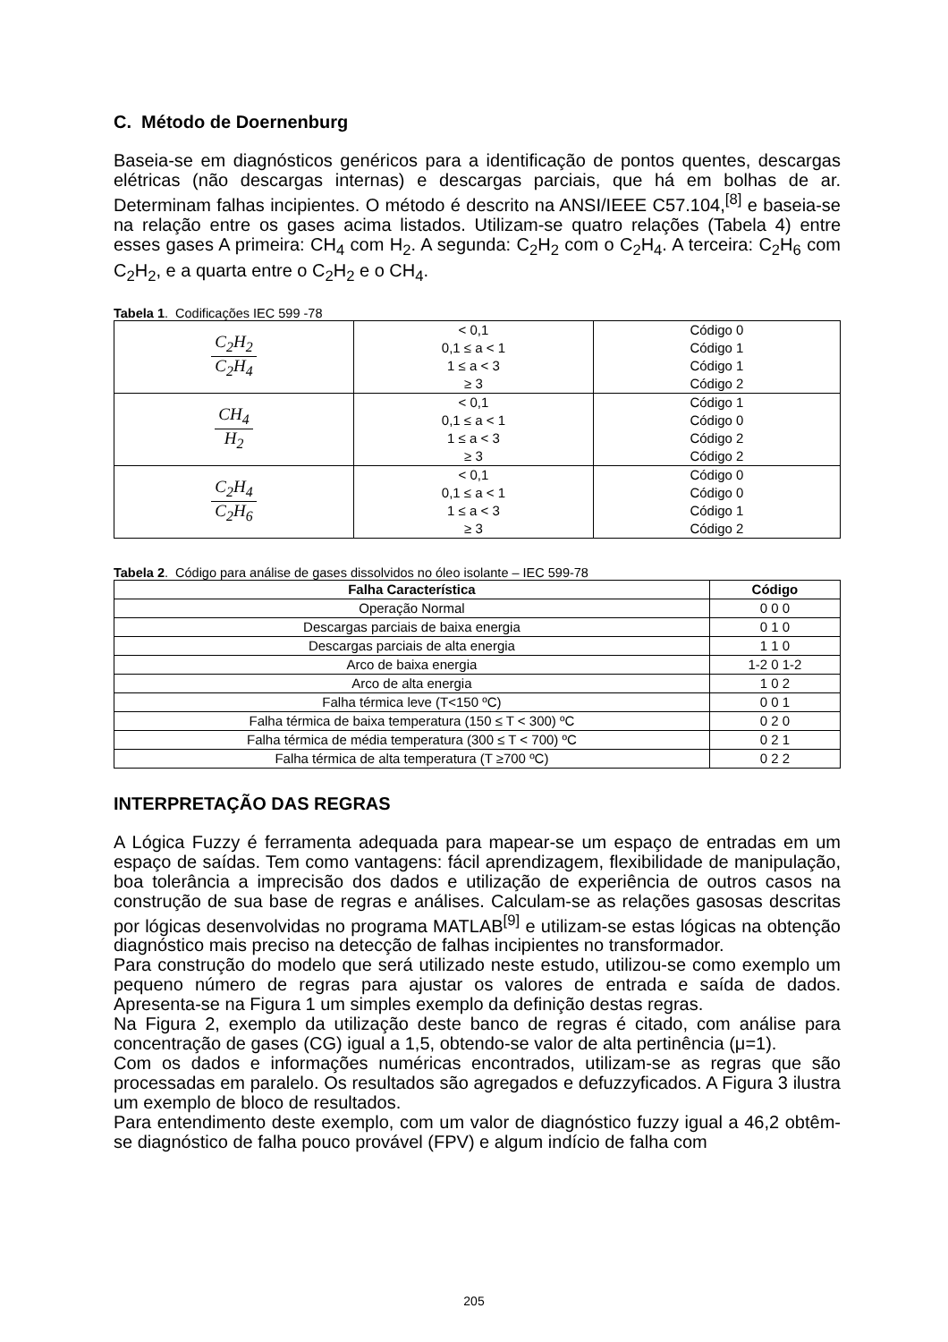C. Método de Doernenburg
Baseia-se em diagnósticos genéricos para a identificação de pontos quentes, descargas elétricas (não descargas internas) e descargas parciais, que há em bolhas de ar. Determinam falhas incipientes. O método é descrito na ANSI/IEEE C57.104,<sup>[8]</sup> e baseia-se na relação entre os gases acima listados. Utilizam-se quatro relações (Tabela 4) entre esses gases A primeira: CH<sub>4</sub> com H<sub>2</sub>. A segunda: C<sub>2</sub>H<sub>2</sub> com o C<sub>2</sub>H<sub>4</sub>. A terceira: C<sub>2</sub>H<sub>6</sub> com C<sub>2</sub>H<sub>2</sub>, e a quarta entre o C<sub>2</sub>H<sub>2</sub> e o CH<sub>4</sub>.
Tabela 1. Codificações IEC 599 -78
| C<sub>2</sub>H<sub>2</sub> C<sub>2</sub>H<sub>4</sub> | < 0,1 0,1 ≤ a < 1 1 ≤ a < 3 ≥ 3 | Código 0 Código 1 Código 1 Código 2 |
| CH<sub>4</sub> H<sub>2</sub> | < 0,1 0,1 ≤ a < 1 1 ≤ a < 3 ≥ 3 | Código 1 Código 0 Código 2 Código 2 |
| C<sub>2</sub>H<sub>4</sub> C<sub>2</sub>H<sub>6</sub> | < 0,1 0,1 ≤ a < 1 1 ≤ a < 3 ≥ 3 | Código 0 Código 0 Código 1 Código 2 |
Tabela 2. Código para análise de gases dissolvidos no óleo isolante – IEC 599-78
| Falha Característica | Código |
| --- | --- |
| Operação Normal | 0 0 0 |
| Descargas parciais de baixa energia | 0 1 0 |
| Descargas parciais de alta energia | 1 1 0 |
| Arco de baixa energia | 1-2 0 1-2 |
| Arco de alta energia | 1 0 2 |
| Falha térmica leve (T<150 ºC) | 0 0 1 |
| Falha térmica de baixa temperatura (150 ≤ T < 300) ºC | 0 2 0 |
| Falha térmica de média temperatura (300 ≤ T < 700) ºC | 0 2 1 |
| Falha térmica de alta temperatura (T ≥700 ºC) | 0 2 2 |
INTERPRETAÇÃO DAS REGRAS
A Lógica Fuzzy é ferramenta adequada para mapear-se um espaço de entradas em um espaço de saídas. Tem como vantagens: fácil aprendizagem, flexibilidade de manipulação, boa tolerância a imprecisão dos dados e utilização de experiência de outros casos na construção de sua base de regras e análises. Calculam-se as relações gasosas descritas por lógicas desenvolvidas no programa MATLAB<sup>[9]</sup> e utilizam-se estas lógicas na obtenção diagnóstico mais preciso na detecção de falhas incipientes no transformador.
Para construção do modelo que será utilizado neste estudo, utilizou-se como exemplo um pequeno número de regras para ajustar os valores de entrada e saída de dados. Apresenta-se na Figura 1 um simples exemplo da definição destas regras.
Na Figura 2, exemplo da utilização deste banco de regras é citado, com análise para concentração de gases (CG) igual a 1,5, obtendo-se valor de alta pertinência (μ=1).
Com os dados e informações numéricas encontrados, utilizam-se as regras que são processadas em paralelo. Os resultados são agregados e defuzzyficados. A Figura 3 ilustra um exemplo de bloco de resultados.
Para entendimento deste exemplo, com um valor de diagnóstico fuzzy igual a 46,2 obtêm-se diagnóstico de falha pouco provável (FPV) e algum indício de falha com
205